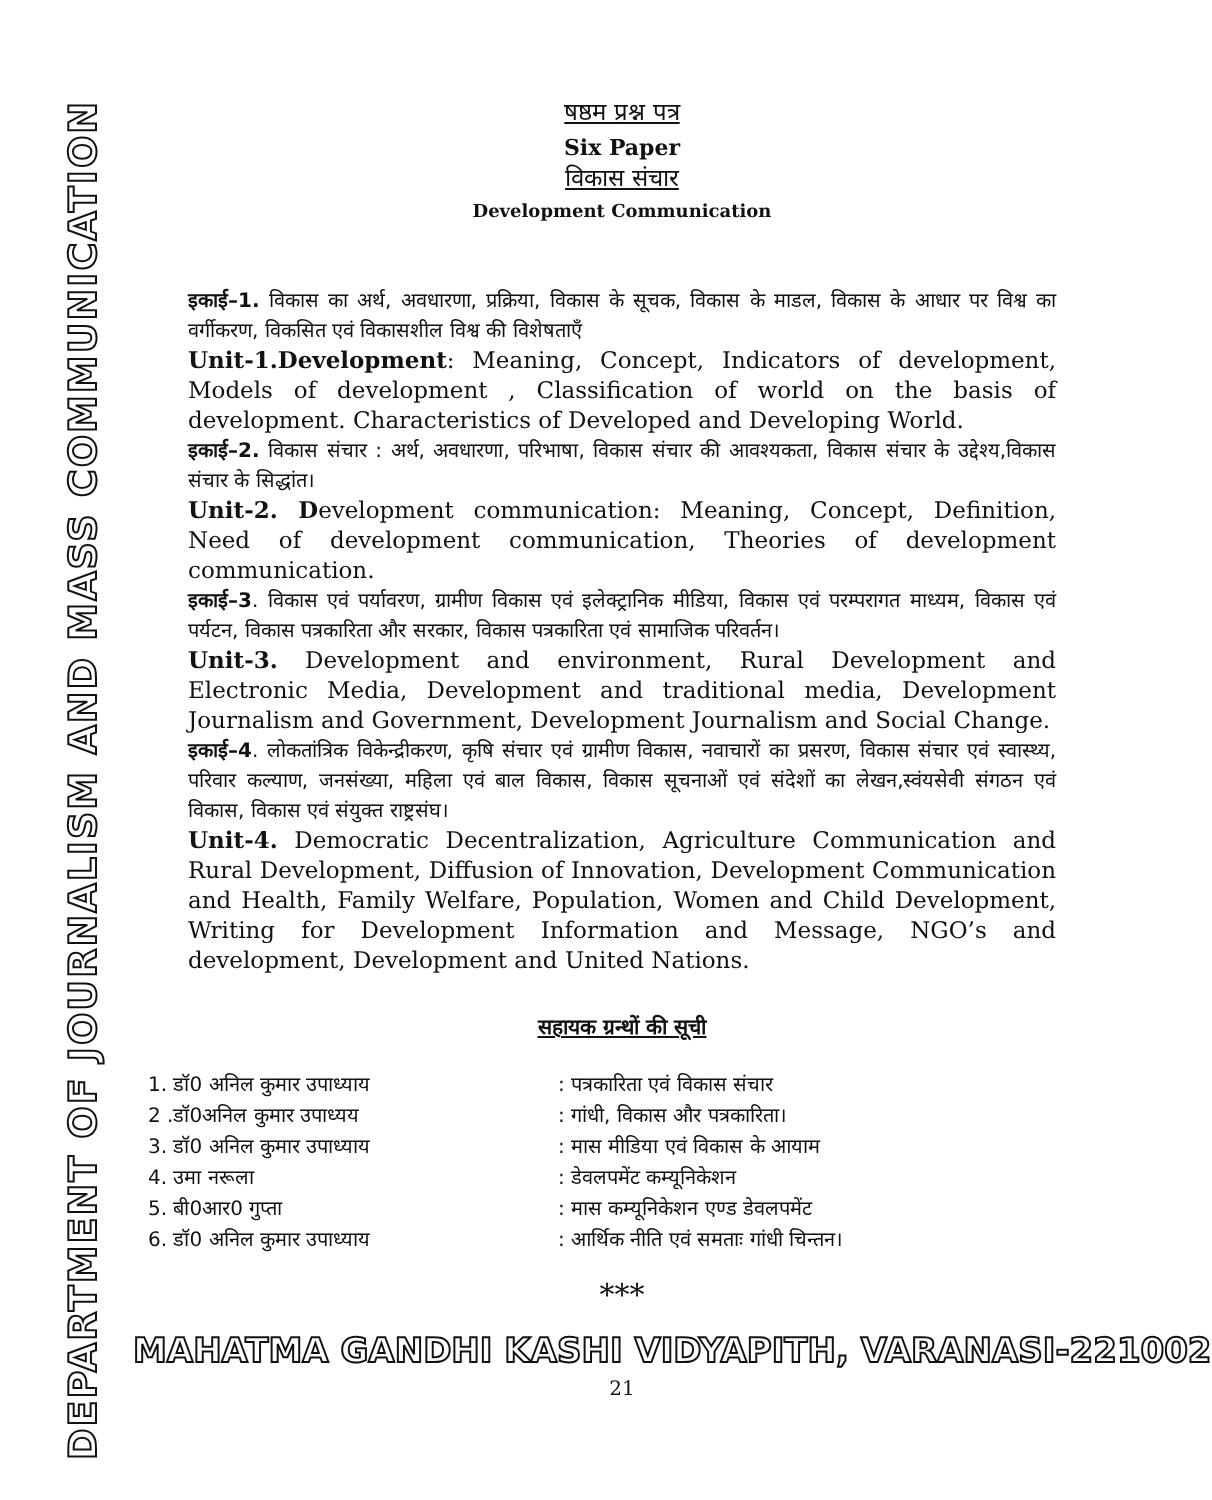DEPARTMENT OF JOURNALISM AND MASS COMMUNICATION
षष्ठम प्रश्न पत्र
Six Paper
विकास संचार
Development Communication
इकाई–1. विकास का अर्थ, अवधारणा, प्रक्रिया, विकास के सूचक, विकास के माडल, विकास के आधार पर विश्व का वर्गीकरण, विकसित एवं विकासशील विश्व की विशेषताएँ
Unit-1.Development: Meaning, Concept, Indicators of development, Models of development , Classification of world on the basis of development. Characteristics of Developed and Developing World.
इकाई–2. विकास संचार : अर्थ, अवधारणा, परिभाषा, विकास संचार की आवश्यकता, विकास संचार के उद्देश्य,विकास संचार के सिद्धांत।
Unit-2. Development communication: Meaning, Concept, Definition, Need of development communication, Theories of development communication.
इकाई–3. विकास एवं पर्यावरण, ग्रामीण विकास एवं इलेक्ट्रानिक मीडिया, विकास एवं परम्परागत माध्यम, विकास एवं पर्यटन, विकास पत्रकारिता और सरकार, विकास पत्रकारिता एवं सामाजिक परिवर्तन।
Unit-3. Development and environment, Rural Development and Electronic Media, Development and traditional media, Development Journalism and Government, Development Journalism and Social Change.
इकाई–4. लोकतांत्रिक विकेन्द्रीकरण, कृषि संचार एवं ग्रामीण विकास, नवाचारों का प्रसरण, विकास संचार एवं स्वास्थ्य, परिवार कल्याण, जनसंख्या, महिला एवं बाल विकास, विकास सूचनाओं एवं संदेशों का लेखन,स्वंयसेवी संगठन एवं विकास, विकास एवं संयुक्त राष्ट्रसंघ।
Unit-4. Democratic Decentralization, Agriculture Communication and Rural Development, Diffusion of Innovation, Development Communication and Health, Family Welfare, Population, Women and Child Development, Writing for Development Information and Message, NGO’s and development, Development and United Nations.
सहायक ग्रन्थों की सूची
1. डॉ0 अनिल कुमार उपाध्याय: पत्रकारिता एवं विकास संचार
2 .डॉ0अनिल कुमार उपाध्यय: गांधी, विकास और पत्रकारिता।
3. डॉ0 अनिल कुमार उपाध्याय: मास मीडिया एवं विकास के आयाम
4. उमा नरूला: डेवलपमेंट कम्यूनिकेशन
5. बी0आर0 गुप्ता: मास कम्यूनिकेशन एण्ड डेवलपमेंट
6. डॉ0 अनिल कुमार उपाध्याय: आर्थिक नीति एवं समताः गांधी चिन्तन।
***
MAHATMA GANDHI KASHI VIDYAPITH, VARANASI-221002
21